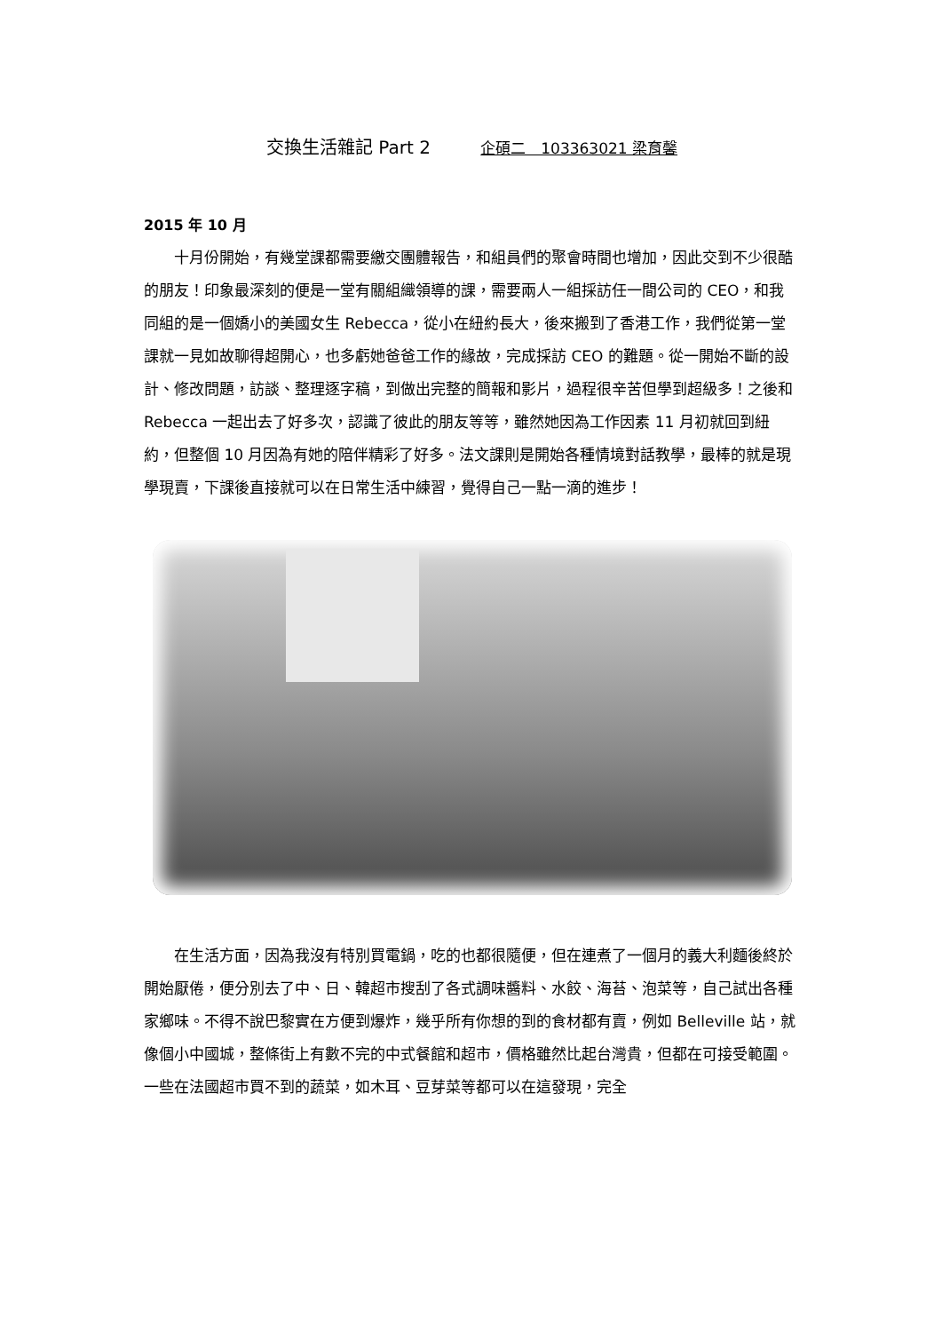交換生活雜記 Part 2 企碩二　103363021 梁育馨
2015 年 10 月
十月份開始，有幾堂課都需要繳交團體報告，和組員們的聚會時間也增加，因此交到不少很酷的朋友！印象最深刻的便是一堂有關組織領導的課，需要兩人一組採訪任一間公司的 CEO，和我同組的是一個嬌小的美國女生 Rebecca，從小在紐約長大，後來搬到了香港工作，我們從第一堂課就一見如故聊得超開心，也多虧她爸爸工作的緣故，完成採訪 CEO 的難題。從一開始不斷的設計、修改問題，訪談、整理逐字稿，到做出完整的簡報和影片，過程很辛苦但學到超級多！之後和 Rebecca 一起出去了好多次，認識了彼此的朋友等等，雖然她因為工作因素 11 月初就回到紐約，但整個 10 月因為有她的陪伴精彩了好多。法文課則是開始各種情境對話教學，最棒的就是現學現賣，下課後直接就可以在日常生活中練習，覺得自己一點一滴的進步！
在生活方面，因為我沒有特別買電鍋，吃的也都很隨便，但在連煮了一個月的義大利麵後終於開始厭倦，便分別去了中、日、韓超市搜刮了各式調味醬料、水餃、海苔、泡菜等，自己試出各種家鄉味。不得不說巴黎實在方便到爆炸，幾乎所有你想的到的食材都有賣，例如 Belleville 站，就像個小中國城，整條街上有數不完的中式餐館和超市，價格雖然比起台灣貴，但都在可接受範圍。一些在法國超市買不到的蔬菜，如木耳、豆芽菜等都可以在這發現，完全